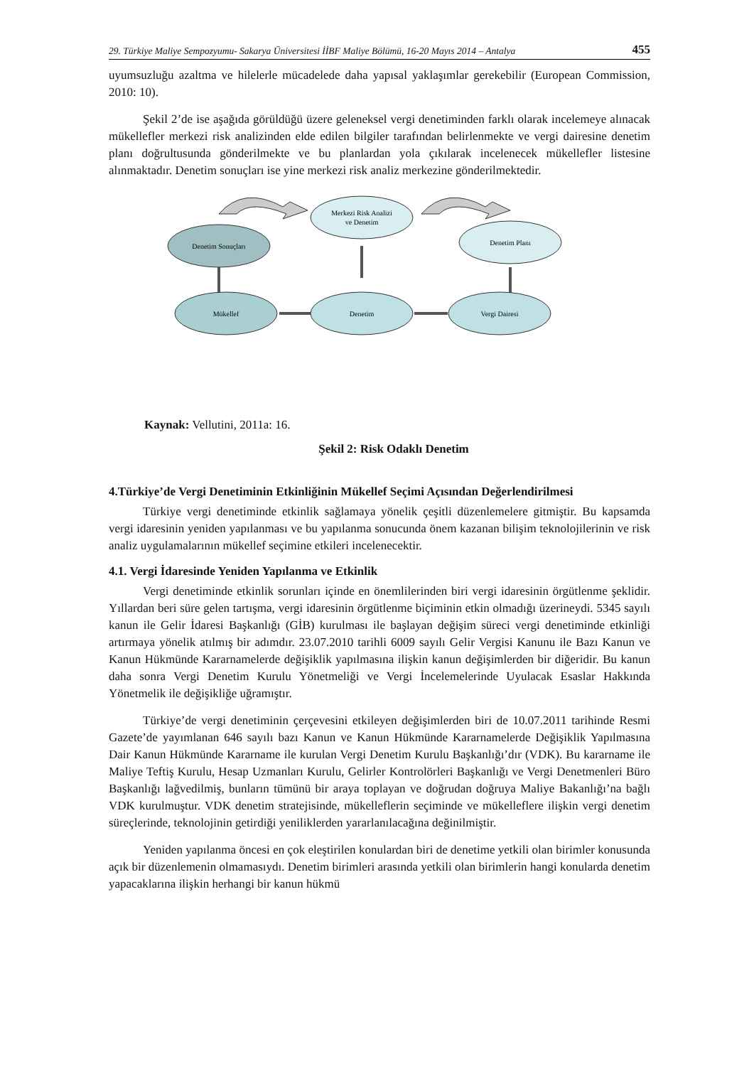29. Türkiye Maliye Sempozyumu- Sakarya Üniversitesi İİBF Maliye Bölümü, 16-20 Mayıs 2014 – Antalya 455
uyumsuzluğu azaltma ve hilelerle mücadelede daha yapısal yaklaşımlar gerekebilir (European Commission, 2010: 10).
Şekil 2’de ise aşağıda görüldüğü üzere geleneksel vergi denetiminden farklı olarak incelemeye alınacak mükellefler merkezi risk analizinden elde edilen bilgiler tarafından belirlenmekte ve vergi dairesine denetim planı doğrultusunda gönderilmekte ve bu planlardan yola çıkılarak incelenecek mükellefler listesine alınmaktadır. Denetim sonuçları ise yine merkezi risk analiz merkezine gönderilmektedir.
Merkezi Risk Analizi
ve Denetim
Denetim Sonuçları
Denetim Planı
Mükellef
Denetim
Vergi Dairesi
Kaynak: Vellutini, 2011a: 16.
Şekil 2: Risk Odaklı Denetim
4.Türkiye’de Vergi Denetiminin Etkinliğinin Mükellef Seçimi Açısından Değerlendirilmesi
Türkiye vergi denetiminde etkinlik sağlamaya yönelik çeşitli düzenlemelere gitmiştir. Bu kapsamda vergi idaresinin yeniden yapılanması ve bu yapılanma sonucunda önem kazanan bilişim teknolojilerinin ve risk analiz uygulamalarının mükellef seçimine etkileri incelenecektir.
4.1. Vergi İdaresinde Yeniden Yapılanma ve Etkinlik
Vergi denetiminde etkinlik sorunları içinde en önemlilerinden biri vergi idaresinin örgütlenme şeklidir. Yıllardan beri süre gelen tartışma, vergi idaresinin örgütlenme biçiminin etkin olmadığı üzerineydi. 5345 sayılı kanun ile Gelir İdaresi Başkanlığı (GİB) kurulması ile başlayan değişim süreci vergi denetiminde etkinliği artırmaya yönelik atılmış bir adımdır. 23.07.2010 tarihli 6009 sayılı Gelir Vergisi Kanunu ile Bazı Kanun ve Kanun Hükmünde Kararnamelerde değişiklik yapılmasına ilişkin kanun değişimlerden bir diğeridir. Bu kanun daha sonra Vergi Denetim Kurulu Yönetmeliği ve Vergi İncelemelerinde Uyulacak Esaslar Hakkında Yönetmelik ile değişikliğe uğramıştır.
Türkiye’de vergi denetiminin çerçevesini etkileyen değişimlerden biri de 10.07.2011 tarihinde Resmi Gazete’de yayımlanan 646 sayılı bazı Kanun ve Kanun Hükmünde Kararnamelerde Değişiklik Yapılmasına Dair Kanun Hükmünde Kararname ile kurulan Vergi Denetim Kurulu Başkanlığı’dır (VDK). Bu kararname ile Maliye Teftiş Kurulu, Hesap Uzmanları Kurulu, Gelirler Kontrolörleri Başkanlığı ve Vergi Denetmenleri Büro Başkanlığı lağvedilmiş, bunların tümünü bir araya toplayan ve doğrudan doğruya Maliye Bakanlığı’na bağlı VDK kurulmuştur. VDK denetim stratejisinde, mükelleflerin seçiminde ve mükelleflere ilişkin vergi denetim süreçlerinde, teknolojinin getirdiği yeniliklerden yararlanılacağına değinilmiştir.
Yeniden yapılanma öncesi en çok eleştirilen konulardan biri de denetime yetkili olan birimler konusunda açık bir düzenlemenin olmamasıydı. Denetim birimleri arasında yetkili olan birimlerin hangi konularda denetim yapacaklarına ilişkin herhangi bir kanun hükmü